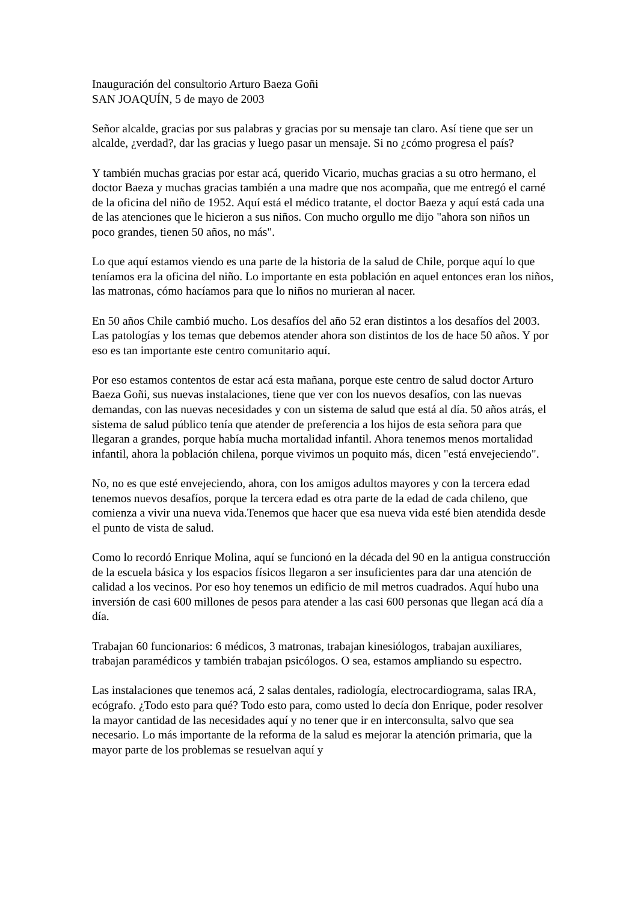Inauguración del consultorio Arturo Baeza Goñi
SAN JOAQUÍN, 5 de mayo de 2003
Señor alcalde, gracias por sus palabras y gracias por su mensaje tan claro. Así tiene que ser un alcalde, ¿verdad?, dar las gracias y luego pasar un mensaje. Si no ¿cómo progresa el país?
Y también muchas gracias por estar acá, querido Vicario, muchas gracias a su otro hermano, el doctor Baeza y muchas gracias también a una madre que nos acompaña, que me entregó el carné de la oficina del niño de 1952. Aquí está el médico tratante, el doctor Baeza y aquí está cada una de las atenciones que le hicieron a sus niños. Con mucho orgullo me dijo "ahora son niños un poco grandes, tienen 50 años, no más".
Lo que aquí estamos viendo es una parte de la historia de la salud de Chile, porque aquí lo que teníamos era la oficina del niño. Lo importante en esta población en aquel entonces eran los niños, las matronas, cómo hacíamos para que lo niños no murieran al nacer.
En 50 años Chile cambió mucho. Los desafíos del año 52 eran distintos a los desafíos del 2003. Las patologías y los temas que debemos atender ahora son distintos de los de hace 50 años. Y por eso es tan importante este centro comunitario aquí.
Por eso estamos contentos de estar acá esta mañana, porque este centro de salud doctor Arturo Baeza Goñi, sus nuevas instalaciones, tiene que ver con los nuevos desafíos, con las nuevas demandas, con las nuevas necesidades y con un sistema de salud que está al día. 50 años atrás, el sistema de salud público tenía que atender de preferencia a los hijos de esta señora para que llegaran a grandes, porque había mucha mortalidad infantil. Ahora tenemos menos mortalidad infantil, ahora la población chilena, porque vivimos un poquito más, dicen "está envejeciendo".
No, no es que esté envejeciendo, ahora, con los amigos adultos mayores y con la tercera edad tenemos nuevos desafíos, porque la tercera edad es otra parte de la edad de cada chileno, que comienza a vivir una nueva vida.Tenemos que hacer que esa nueva vida esté bien atendida desde el punto de vista de salud.
Como lo recordó Enrique Molina, aquí se funcionó en la década del 90 en la antigua construcción de la escuela básica y los espacios físicos llegaron a ser insuficientes para dar una atención de calidad a los vecinos. Por eso hoy tenemos un edificio de mil metros cuadrados. Aquí hubo una inversión de casi 600 millones de pesos para atender a las casi 600 personas que llegan acá día a día.
Trabajan 60 funcionarios: 6 médicos, 3 matronas, trabajan kinesiólogos, trabajan auxiliares, trabajan paramédicos y también trabajan psicólogos. O sea, estamos ampliando su espectro.
Las instalaciones que tenemos acá, 2 salas dentales, radiología, electrocardiograma, salas IRA, ecógrafo. ¿Todo esto para qué? Todo esto para, como usted lo decía don Enrique, poder resolver la mayor cantidad de las necesidades aquí y no tener que ir en interconsulta, salvo que sea necesario. Lo más importante de la reforma de la salud es mejorar la atención primaria, que la mayor parte de los problemas se resuelvan aquí y